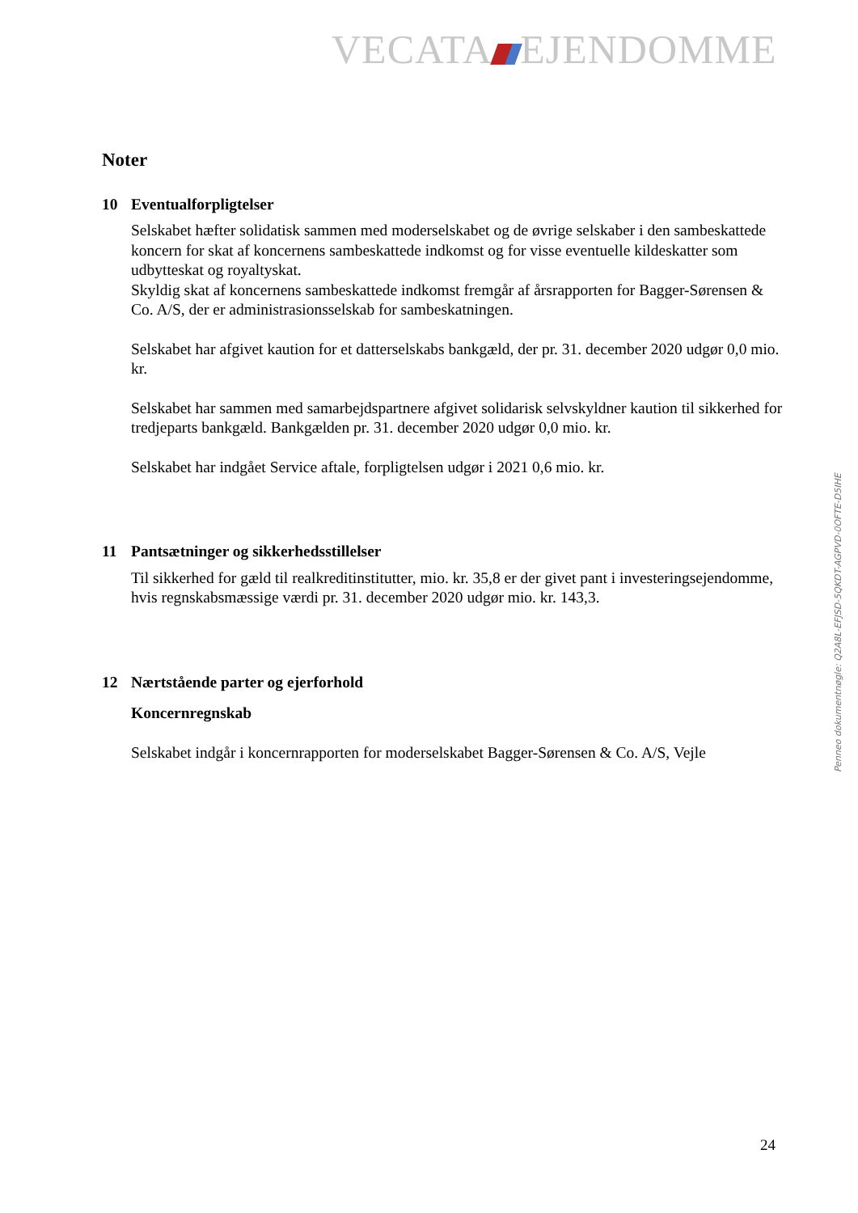VECATA EJENDOMME
Noter
10 Eventualforpligtelser
Selskabet hæfter solidatisk sammen med moderselskabet og de øvrige selskaber i den sambeskattede koncern for skat af koncernens sambeskattede indkomst og for visse eventuelle kildeskatter som udbytteskat og royaltyskat.
Skyldig skat af koncernens sambeskattede indkomst fremgår af årsrapporten for Bagger-Sørensen & Co. A/S, der er administrasionsselskab for sambeskatningen.
Selskabet har afgivet kaution for et datterselskabs bankgæld, der pr. 31. december 2020 udgør 0,0 mio. kr.
Selskabet har sammen med samarbejdspartnere afgivet solidarisk selvskyldner kaution til sikkerhed for tredjeparts bankgæld. Bankgælden pr. 31. december 2020 udgør 0,0 mio. kr.
Selskabet har indgået Service aftale, forpligtelsen udgør i 2021 0,6 mio. kr.
11 Pantsætninger og sikkerhedsstillelser
Til sikkerhed for gæld til realkreditinstitutter, mio. kr. 35,8 er der givet pant i investeringsejendomme, hvis regnskabsmæssige værdi pr. 31. december 2020 udgør mio. kr. 143,3.
12 Nærtstående parter og ejerforhold
Koncernregnskab
Selskabet indgår i koncernrapporten for moderselskabet Bagger-Sørensen & Co. A/S, Vejle
Penneo dokumentnøgle: Q2A8L-EFJSD-5QKDT-AGPVD-0OFTE-D5IHE
24